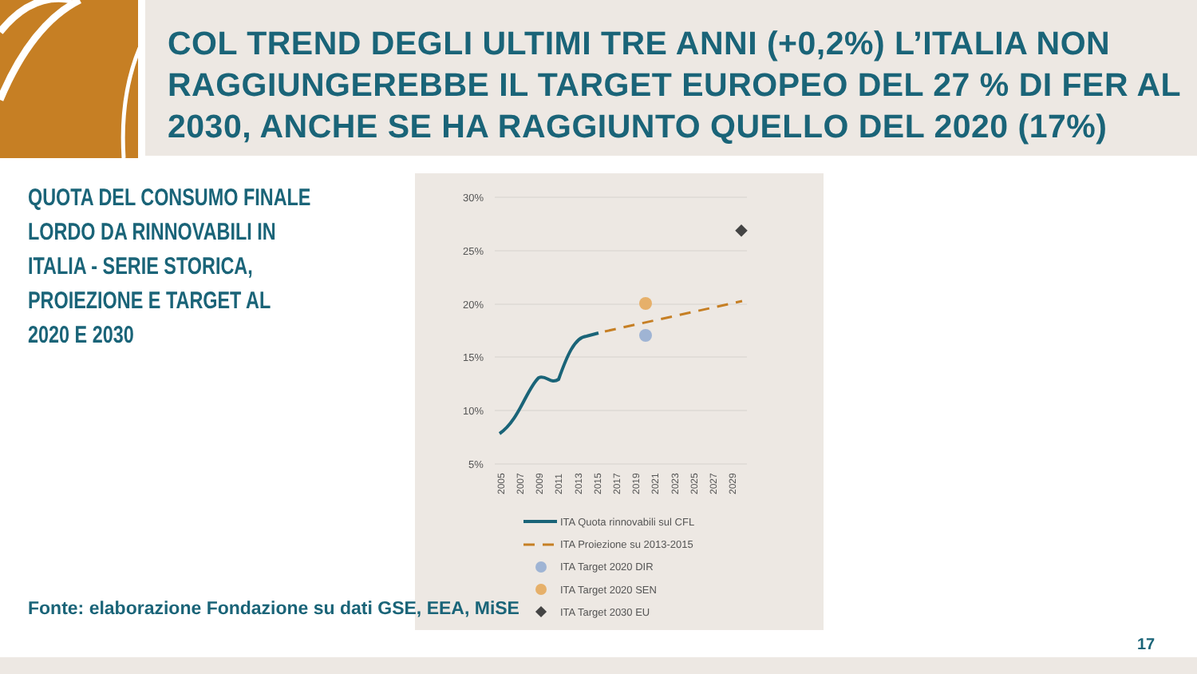COL TREND DEGLI ULTIMI TRE ANNI (+0,2%) L’ITALIA NON RAGGIUNGEREBBE IL TARGET EUROPEO DEL 27 % DI FER AL 2030, ANCHE SE HA RAGGIUNTO QUELLO DEL 2020 (17%)
QUOTA DEL CONSUMO FINALE LORDO DA RINNOVABILI IN ITALIA - SERIE STORICA, PROIEZIONE E TARGET AL 2020 E 2030
30%
25%
20%
15%
10%
5%
2005
2007
2009
2011
2013
2015
2017
2019
2021
2023
2025
2027
2029
ITA Quota rinnovabili sul CFL
ITA Proiezione su 2013-2015
ITA Target 2020 DIR
ITA Target 2020 SEN
ITA Target 2030 EU
Fonte: elaborazione Fondazione su dati GSE, EEA, MiSE
17